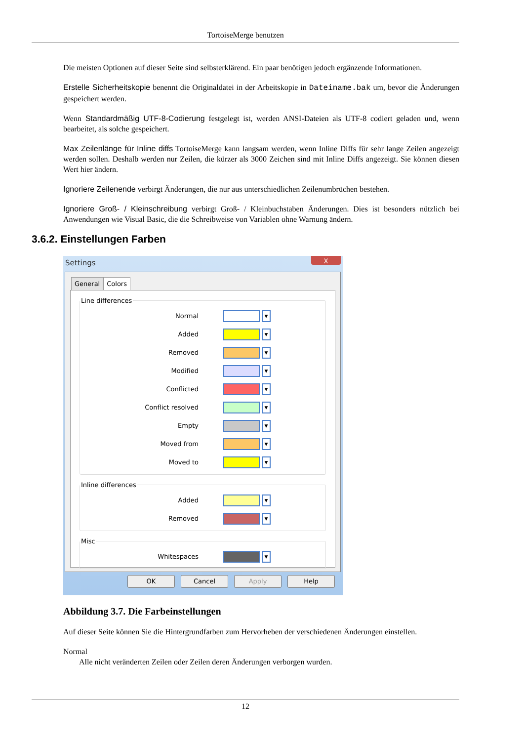TortoiseMerge benutzen
Die meisten Optionen auf dieser Seite sind selbsterklärend. Ein paar benötigen jedoch ergänzende Informationen.
Erstelle Sicherheitskopie benennt die Originaldatei in der Arbeitskopie in Dateiname.bak um, bevor die Änderungen gespeichert werden.
Wenn Standardmäßig UTF-8-Codierung festgelegt ist, werden ANSI-Dateien als UTF-8 codiert geladen und, wenn bearbeitet, als solche gespeichert.
Max Zeilenlänge für Inline diffs TortoiseMerge kann langsam werden, wenn Inline Diffs für sehr lange Zeilen angezeigt werden sollen. Deshalb werden nur Zeilen, die kürzer als 3000 Zeichen sind mit Inline Diffs angezeigt. Sie können diesen Wert hier ändern.
Ignoriere Zeilenende verbirgt Änderungen, die nur aus unterschiedlichen Zeilenumbrüchen bestehen.
Ignoriere Groß- / Kleinschreibung verbirgt Groß- / Kleinbuchstaben Änderungen. Dies ist besonders nützlich bei Anwendungen wie Visual Basic, die die Schreibweise von Variablen ohne Warnung ändern.
3.6.2. Einstellungen Farben
Settings
X
General Colors
Line differences
Normal ▼
Added ▼
Removed ▼
Modified ▼
Conflicted ▼
Conflict resolved ▼
Empty ▼
Moved from ▼
Moved to ▼
Inline differences
Added ▼
Removed ▼
Misc
Whitespaces ▼
OK Cancel Apply Help
Abbildung 3.7. Die Farbeinstellungen
Auf dieser Seite können Sie die Hintergrundfarben zum Hervorheben der verschiedenen Änderungen einstellen.
Normal
Alle nicht veränderten Zeilen oder Zeilen deren Änderungen verborgen wurden.
12